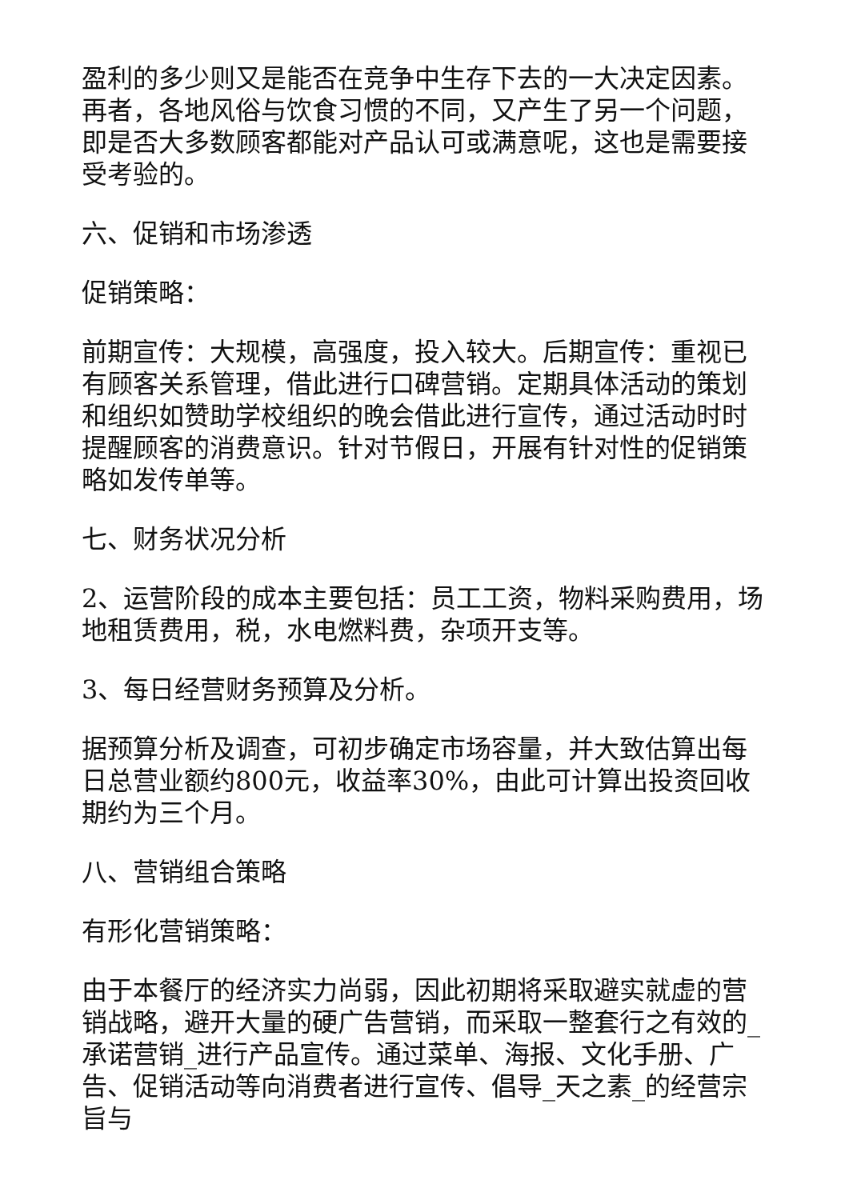盈利的多少则又是能否在竞争中生存下去的一大决定因素。再者，各地风俗与饮食习惯的不同，又产生了另一个问题，即是否大多数顾客都能对产品认可或满意呢，这也是需要接受考验的。
六、促销和市场渗透
促销策略：
前期宣传：大规模，高强度，投入较大。后期宣传：重视已有顾客关系管理，借此进行口碑营销。定期具体活动的策划和组织如赞助学校组织的晚会借此进行宣传，通过活动时时提醒顾客的消费意识。针对节假日，开展有针对性的促销策略如发传单等。
七、财务状况分析
2、运营阶段的成本主要包括：员工工资，物料采购费用，场地租赁费用，税，水电燃料费，杂项开支等。
3、每日经营财务预算及分析。
据预算分析及调查，可初步确定市场容量，并大致估算出每日总营业额约800元，收益率30%，由此可计算出投资回收期约为三个月。
八、营销组合策略
有形化营销策略：
由于本餐厅的经济实力尚弱，因此初期将采取避实就虚的营销战略，避开大量的硬广告营销，而采取一整套行之有效的_承诺营销_进行产品宣传。通过菜单、海报、文化手册、广告、促销活动等向消费者进行宣传、倡导_天之素_的经营宗旨与